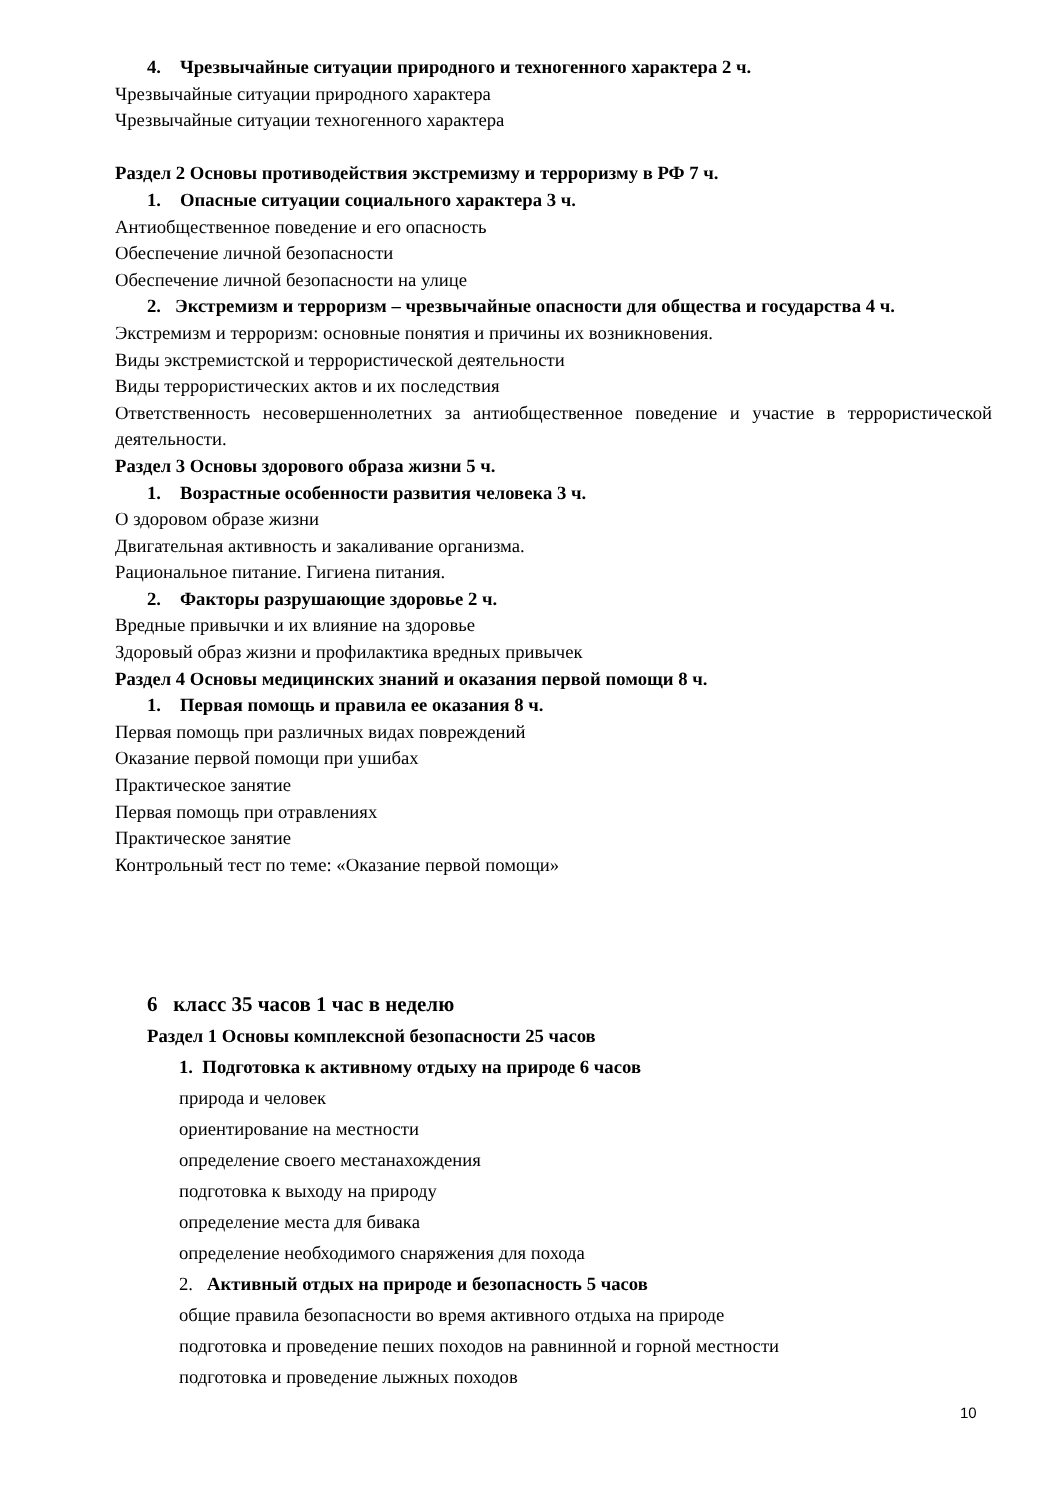4. Чрезвычайные ситуации природного и техногенного характера 2 ч.
Чрезвычайные ситуации природного характера
Чрезвычайные ситуации техногенного характера
Раздел 2 Основы противодействия экстремизму и терроризму в РФ 7 ч.
1. Опасные ситуации социального характера 3 ч.
Антиобщественное поведение и его опасность
Обеспечение личной безопасности
Обеспечение личной безопасности на улице
2. Экстремизм и терроризм – чрезвычайные опасности для общества и государства 4 ч.
Экстремизм и терроризм: основные понятия и причины их возникновения.
Виды экстремистской и террористической деятельности
Виды террористических актов и их последствия
Ответственность несовершеннолетних за антиобщественное поведение и участие в террористической деятельности.
Раздел 3 Основы здорового образа жизни 5 ч.
1. Возрастные особенности развития человека 3 ч.
О здоровом образе жизни
Двигательная активность и закаливание организма.
Рациональное питание. Гигиена питания.
2. Факторы разрушающие здоровье 2 ч.
Вредные привычки и их влияние на здоровье
Здоровый образ жизни и профилактика вредных привычек
Раздел 4 Основы медицинских знаний и оказания первой помощи 8 ч.
1. Первая помощь и правила ее оказания 8 ч.
Первая помощь при различных видах повреждений
Оказание первой помощи при ушибах
Практическое занятие
Первая помощь при отравлениях
Практическое занятие
Контрольный тест по теме: «Оказание первой помощи»
6 класс 35 часов 1 час в неделю
Раздел 1 Основы комплексной безопасности 25 часов
1. Подготовка к активному отдыху на природе 6 часов
природа и человек
ориентирование на местности
определение своего местанахождения
подготовка к выходу на природу
определение места для бивака
определение необходимого снаряжения для похода
2. Активный отдых на природе и безопасность 5 часов
общие правила безопасности во время активного отдыха на природе
подготовка и проведение пеших походов на равнинной и горной местности
подготовка и проведение лыжных походов
10